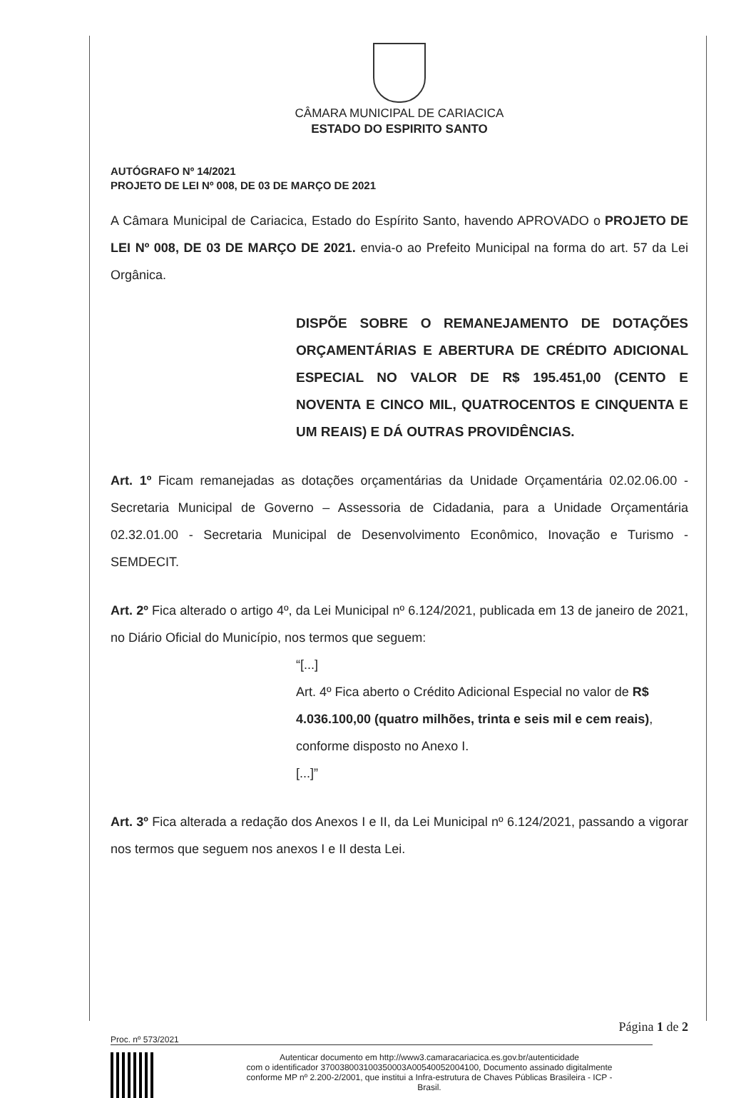CÂMARA MUNICIPAL DE CARIACICA
ESTADO DO ESPIRITO SANTO
AUTÓGRAFO Nº 14/2021
PROJETO DE LEI Nº 008, DE 03 DE MARÇO DE 2021
A Câmara Municipal de Cariacica, Estado do Espírito Santo, havendo APROVADO o PROJETO DE LEI Nº 008, DE 03 DE MARÇO DE 2021. envia-o ao Prefeito Municipal na forma do art. 57 da Lei Orgânica.
DISPÕE SOBRE O REMANEJAMENTO DE DOTAÇÕES ORÇAMENTÁRIAS E ABERTURA DE CRÉDITO ADICIONAL ESPECIAL NO VALOR DE R$ 195.451,00 (CENTO E NOVENTA E CINCO MIL, QUATROCENTOS E CINQUENTA E UM REAIS) E DÁ OUTRAS PROVIDÊNCIAS.
Art. 1º Ficam remanejadas as dotações orçamentárias da Unidade Orçamentária 02.02.06.00 - Secretaria Municipal de Governo – Assessoria de Cidadania, para a Unidade Orçamentária 02.32.01.00 - Secretaria Municipal de Desenvolvimento Econômico, Inovação e Turismo - SEMDECIT.
Art. 2º Fica alterado o artigo 4º, da Lei Municipal nº 6.124/2021, publicada em 13 de janeiro de 2021, no Diário Oficial do Município, nos termos que seguem:
“[...]
Art. 4º Fica aberto o Crédito Adicional Especial no valor de R$ 4.036.100,00 (quatro milhões, trinta e seis mil e cem reais), conforme disposto no Anexo I.
[...]”
Art. 3º Fica alterada a redação dos Anexos I e II, da Lei Municipal nº 6.124/2021, passando a vigorar nos termos que seguem nos anexos I e II desta Lei.
Página 1 de 2
Proc. nº 573/2021
Autenticar documento em http://www3.camaracariacica.es.gov.br/autenticidade
com o identificador 370038003100350003A00540052004100, Documento assinado digitalmente
conforme MP nº 2.200-2/2001, que institui a Infra-estrutura de Chaves Públicas Brasileira - ICP -
Brasil.